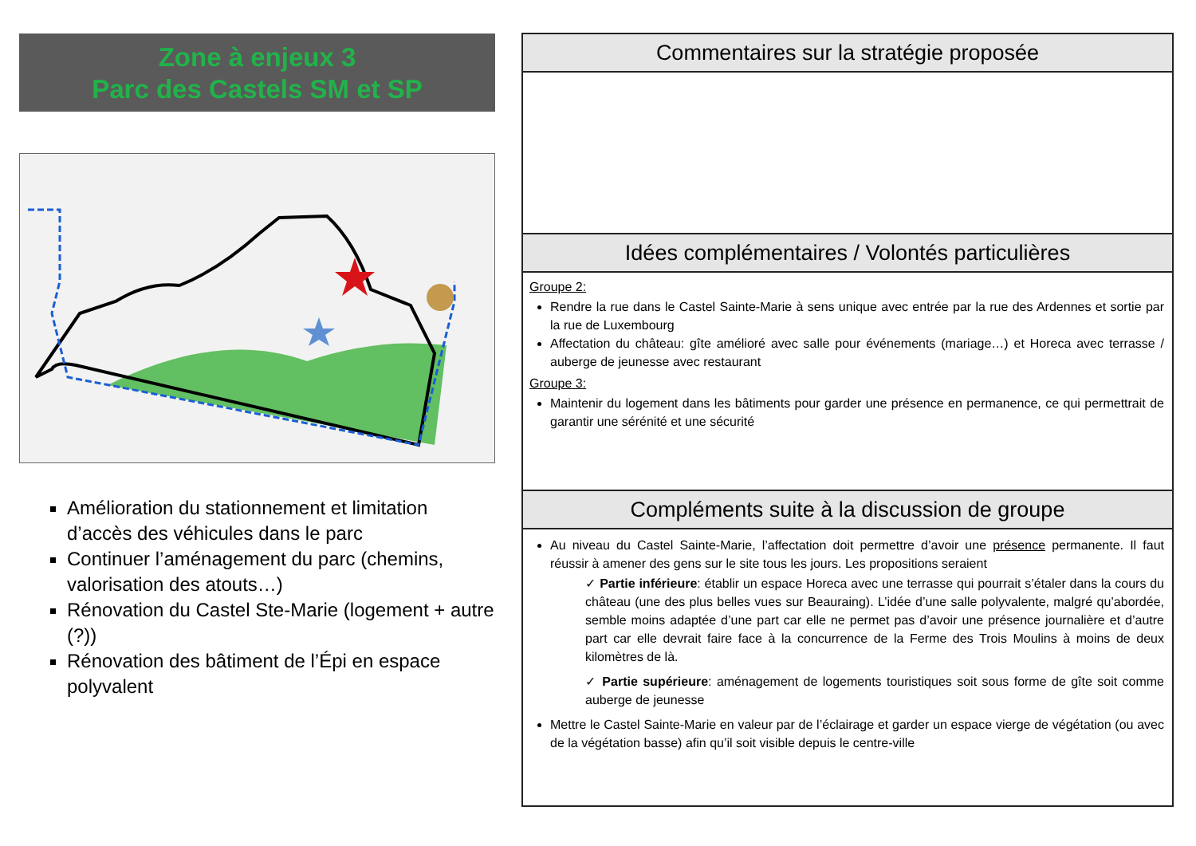Zone à enjeux 3
Parc des Castels SM et SP
Amélioration du stationnement et limitation d’accès des véhicules dans le parc
Continuer l’aménagement du parc (chemins, valorisation des atouts…)
Rénovation du Castel Ste-Marie (logement + autre (?))
Rénovation des bâtiment de l’Épi en espace polyvalent
Commentaires sur la stratégie proposée
Idées complémentaires / Volontés particulières
Groupe 2:
Rendre la rue dans le Castel Sainte-Marie à sens unique avec entrée par la rue des Ardennes et sortie par la rue de Luxembourg
Affectation du château: gîte amélioré avec salle pour événements (mariage…) et Horeca avec terrasse / auberge de jeunesse avec restaurant
Groupe 3:
Maintenir du logement dans les bâtiments pour garder une présence en permanence, ce qui permettrait de garantir une sérénité et une sécurité
Compléments suite à la discussion de groupe
Au niveau du Castel Sainte-Marie, l’affectation doit permettre d’avoir une présence permanente. Il faut réussir à amener des gens sur le site tous les jours. Les propositions seraient
✓ Partie inférieure: établir un espace Horeca avec une terrasse qui pourrait s’étaler dans la cours du château (une des plus belles vues sur Beauraing). L’idée d’une salle polyvalente, malgré qu’abordée, semble moins adaptée d’une part car elle ne permet pas d’avoir une présence journalière et d’autre part car elle devrait faire face à la concurrence de la Ferme des Trois Moulins à moins de deux kilomètres de là.
✓ Partie supérieure: aménagement de logements touristiques soit sous forme de gîte soit comme auberge de jeunesse
Mettre le Castel Sainte-Marie en valeur par de l’éclairage et garder un espace vierge de végétation (ou avec de la végétation basse) afin qu’il soit visible depuis le centre-ville